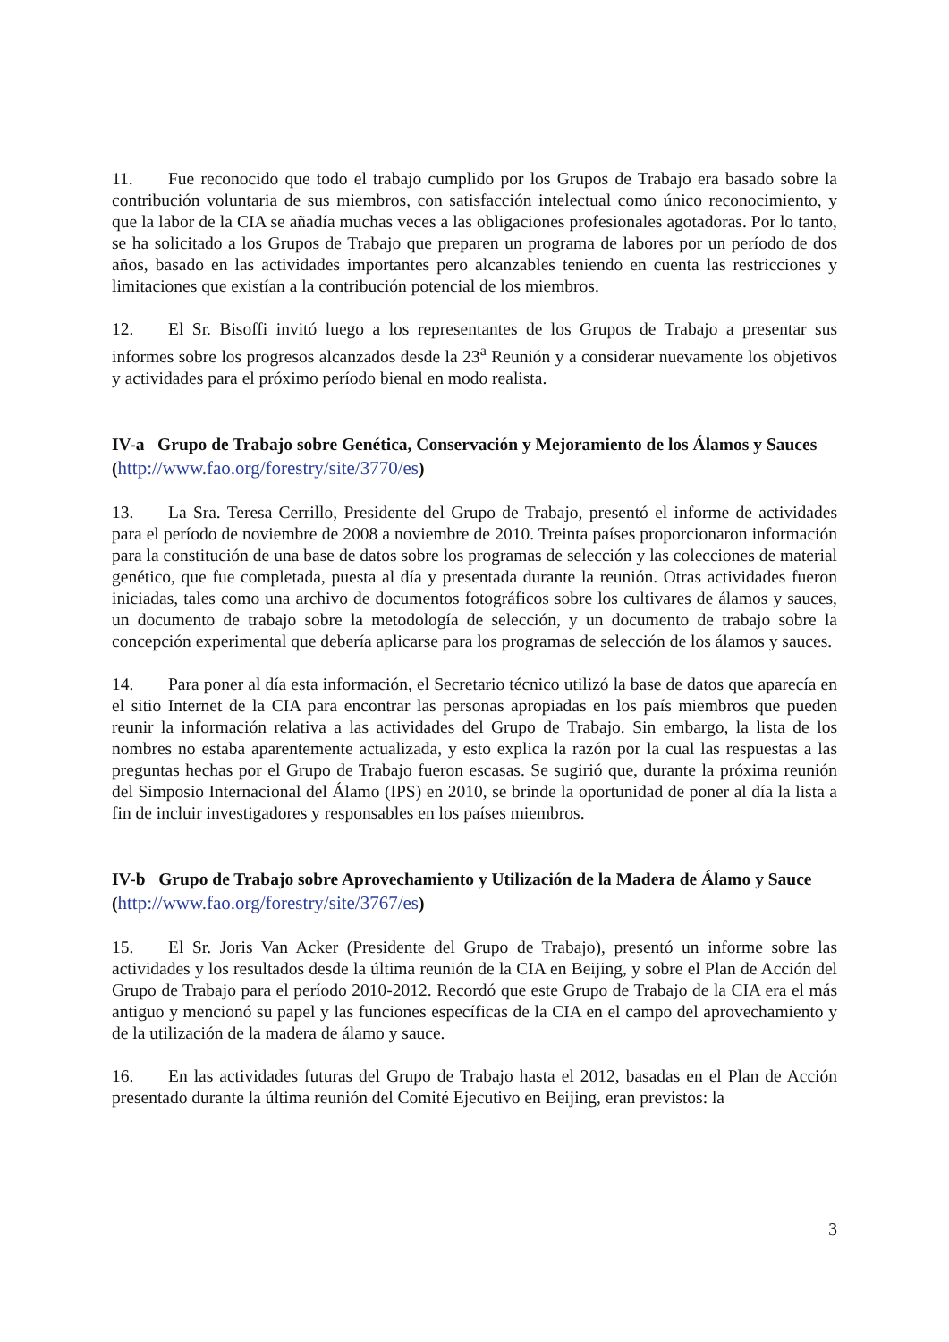11. Fue reconocido que todo el trabajo cumplido por los Grupos de Trabajo era basado sobre la contribución voluntaria de sus miembros, con satisfacción intelectual como único reconocimiento, y que la labor de la CIA se añadía muchas veces a las obligaciones profesionales agotadoras. Por lo tanto, se ha solicitado a los Grupos de Trabajo que preparen un programa de labores por un período de dos años, basado en las actividades importantes pero alcanzables teniendo en cuenta las restricciones y limitaciones que existían a la contribución potencial de los miembros.
12. El Sr. Bisoffi invitó luego a los representantes de los Grupos de Trabajo a presentar sus informes sobre los progresos alcanzados desde la 23<sup>a</sup> Reunión y a considerar nuevamente los objetivos y actividades para el próximo período bienal en modo realista.
IV-a Grupo de Trabajo sobre Genética, Conservación y Mejoramiento de los Álamos y Sauces (http://www.fao.org/forestry/site/3770/es)
13. La Sra. Teresa Cerrillo, Presidente del Grupo de Trabajo, presentó el informe de actividades para el período de noviembre de 2008 a noviembre de 2010. Treinta países proporcionaron información para la constitución de una base de datos sobre los programas de selección y las colecciones de material genético, que fue completada, puesta al día y presentada durante la reunión. Otras actividades fueron iniciadas, tales como una archivo de documentos fotográficos sobre los cultivares de álamos y sauces, un documento de trabajo sobre la metodología de selección, y un documento de trabajo sobre la concepción experimental que debería aplicarse para los programas de selección de los álamos y sauces.
14. Para poner al día esta información, el Secretario técnico utilizó la base de datos que aparecía en el sitio Internet de la CIA para encontrar las personas apropiadas en los país miembros que pueden reunir la información relativa a las actividades del Grupo de Trabajo. Sin embargo, la lista de los nombres no estaba aparentemente actualizada, y esto explica la razón por la cual las respuestas a las preguntas hechas por el Grupo de Trabajo fueron escasas. Se sugirió que, durante la próxima reunión del Simposio Internacional del Álamo (IPS) en 2010, se brinde la oportunidad de poner al día la lista a fin de incluir investigadores y responsables en los países miembros.
IV-b Grupo de Trabajo sobre Aprovechamiento y Utilización de la Madera de Álamo y Sauce (http://www.fao.org/forestry/site/3767/es)
15. El Sr. Joris Van Acker (Presidente del Grupo de Trabajo), presentó un informe sobre las actividades y los resultados desde la última reunión de la CIA en Beijing, y sobre el Plan de Acción del Grupo de Trabajo para el período 2010-2012. Recordó que este Grupo de Trabajo de la CIA era el más antiguo y mencionó su papel y las funciones específicas de la CIA en el campo del aprovechamiento y de la utilización de la madera de álamo y sauce.
16. En las actividades futuras del Grupo de Trabajo hasta el 2012, basadas en el Plan de Acción presentado durante la última reunión del Comité Ejecutivo en Beijing, eran previstos: la
3